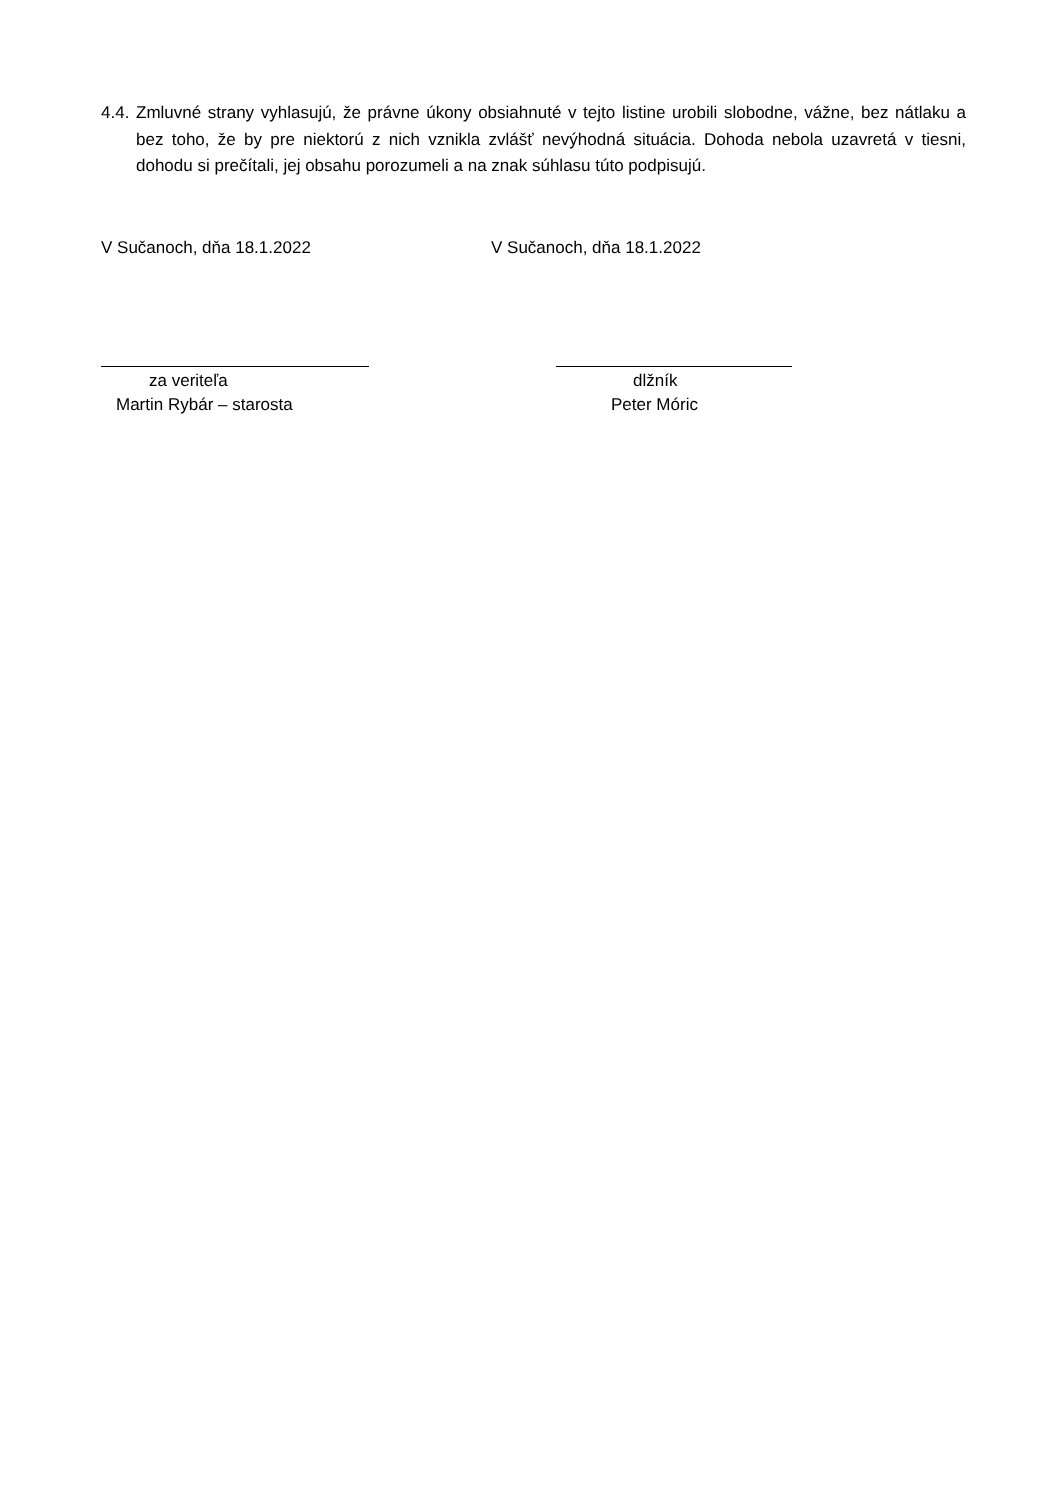4.4.
Zmluvné strany vyhlasujú, že právne úkony obsiahnuté v tejto listine urobili slobodne, vážne, bez nátlaku a bez toho, že by pre niektorú z nich vznikla zvlášť nevýhodná situácia. Dohoda nebola uzavretá v tiesni, dohodu si prečítali, jej obsahu porozumeli a na znak súhlasu túto podpisujú.
V Sučanoch, dňa 18.1.2022 V Sučanoch, dňa 18.1.2022
za veriteľa
Martin Rybár – starosta
dlžník
Peter Móric